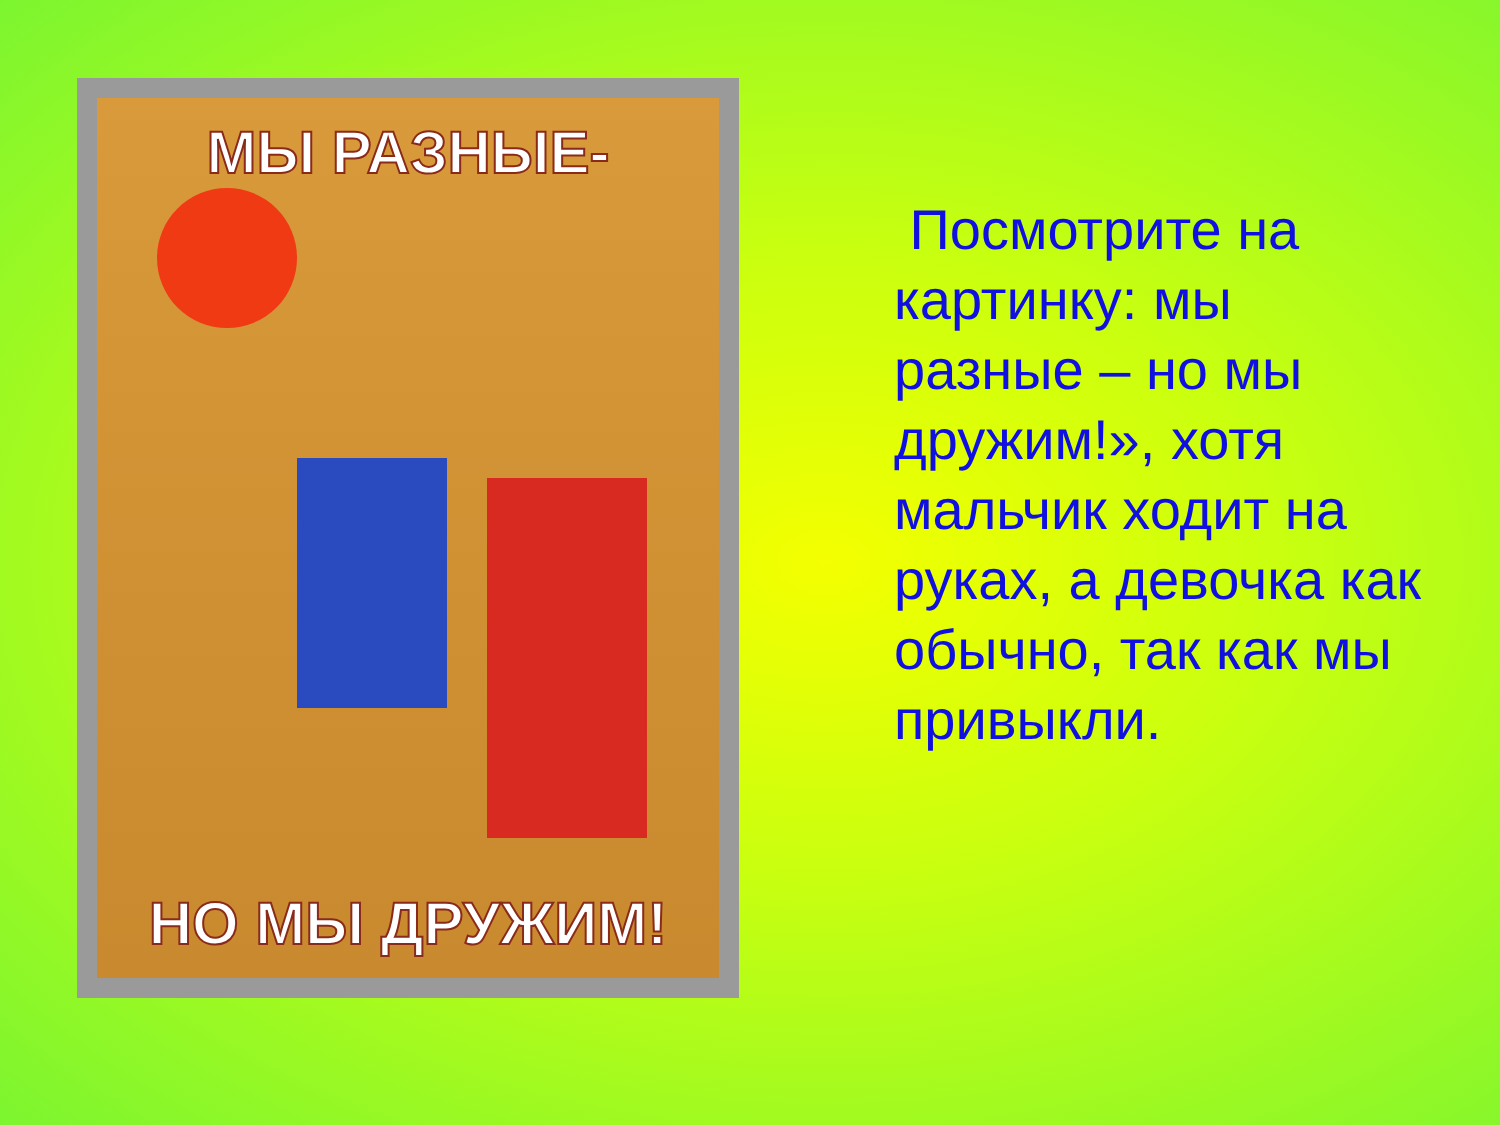МЫ РАЗНЫЕ-
НО МЫ ДРУЖИМ!
Посмотрите на картинку: мы разные – но мы дружим!», хотя мальчик ходит на руках, а девочка как обычно, так как мы привыкли.